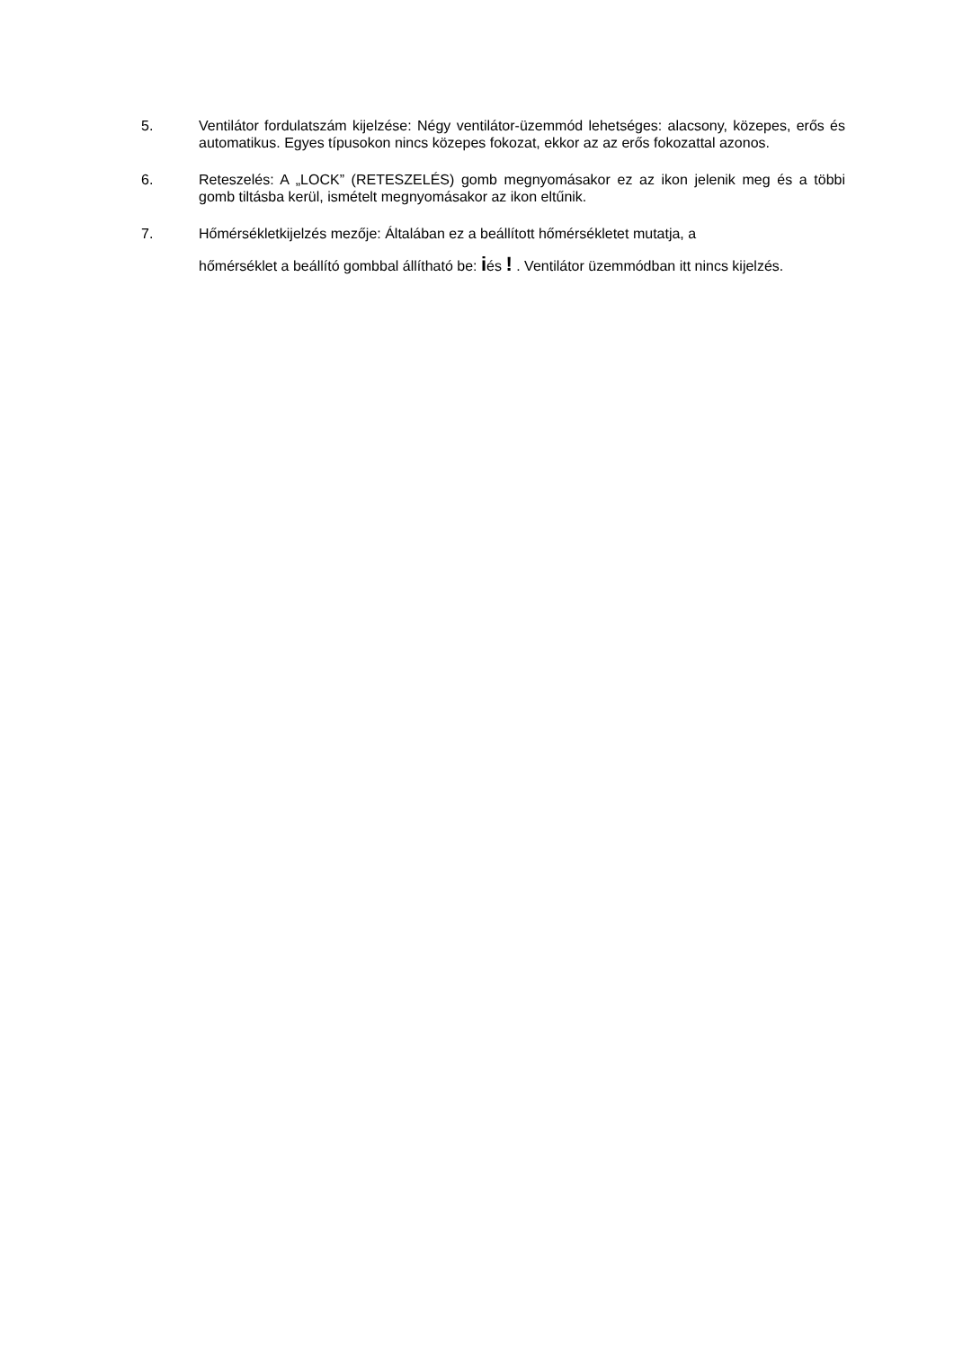5. Ventilátor fordulatszám kijelzése: Négy ventilátor-üzemmód lehetséges: alacsony, közepes, erős és automatikus. Egyes típusokon nincs közepes fokozat, ekkor az az erős fokozattal azonos.
6. Reteszelés: A „LOCK” (RETESZELÉS) gomb megnyomásakor ez az ikon jelenik meg és a többi gomb tiltásba kerül, ismételt megnyomásakor az ikon eltűnik.
7. Hőmérsékletkijelzés mezője: Általában ez a beállított hőmérsékletet mutatja, a
hőmérséklet a beállító gombbal állítható be: iés ! . Ventilátor üzemmódban itt nincs kijelzés.